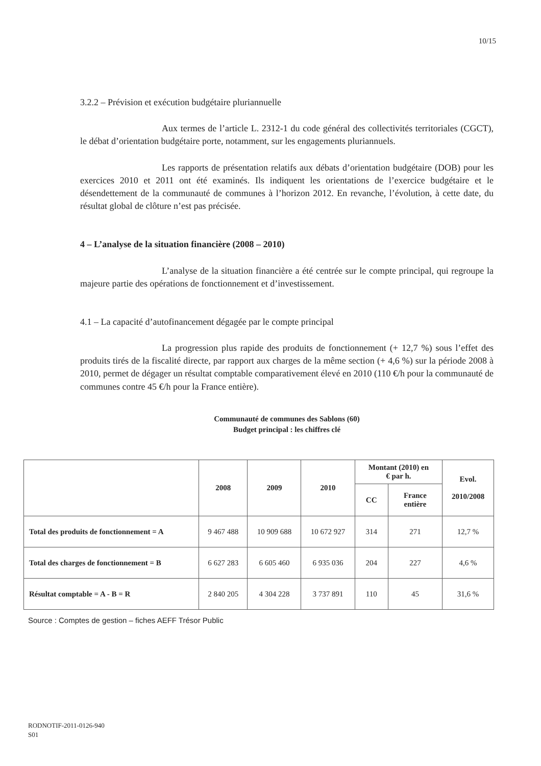10/15
3.2.2 – Prévision et exécution budgétaire pluriannuelle
Aux termes de l’article L. 2312-1 du code général des collectivités territoriales (CGCT), le débat d’orientation budgétaire porte, notamment, sur les engagements pluriannuels.
Les rapports de présentation relatifs aux débats d’orientation budgétaire (DOB) pour les exercices 2010 et 2011 ont été examinés. Ils indiquent les orientations de l’exercice budgétaire et le désendettement de la communauté de communes à l’horizon 2012. En revanche, l’évolution, à cette date, du résultat global de clôture n’est pas précisée.
4 – L’analyse de la situation financière (2008 – 2010)
L’analyse de la situation financière a été centrée sur le compte principal, qui regroupe la majeure partie des opérations de fonctionnement et d’investissement.
4.1 – La capacité d’autofinancement dégagée par le compte principal
La progression plus rapide des produits de fonctionnement (+ 12,7 %) sous l’effet des produits tirés de la fiscalité directe, par rapport aux charges de la même section (+ 4,6 %) sur la période 2008 à 2010, permet de dégager un résultat comptable comparativement élevé en 2010 (110 €/h pour la communauté de communes contre 45 €/h pour la France entière).
Communauté de communes des Sablons (60)
Budget principal : les chiffres clé
| | 2008 | 2009 | 2010 | Montant (2010) en € par h. | | Evol. 2010/2008 |
| --- | --- | --- | --- | --- | --- | --- |
| | | | | CC | France entière | |
| Total des produits de fonctionnement = A | 9 467 488 | 10 909 688 | 10 672 927 | 314 | 271 | 12,7 % |
| Total des charges de fonctionnement = B | 6 627 283 | 6 605 460 | 6 935 036 | 204 | 227 | 4,6 % |
| Résultat comptable = A - B = R | 2 840 205 | 4 304 228 | 3 737 891 | 110 | 45 | 31,6 % |
Source : Comptes de gestion – fiches AEFF Trésor Public
RODNOTIF-2011-0126-940
S01